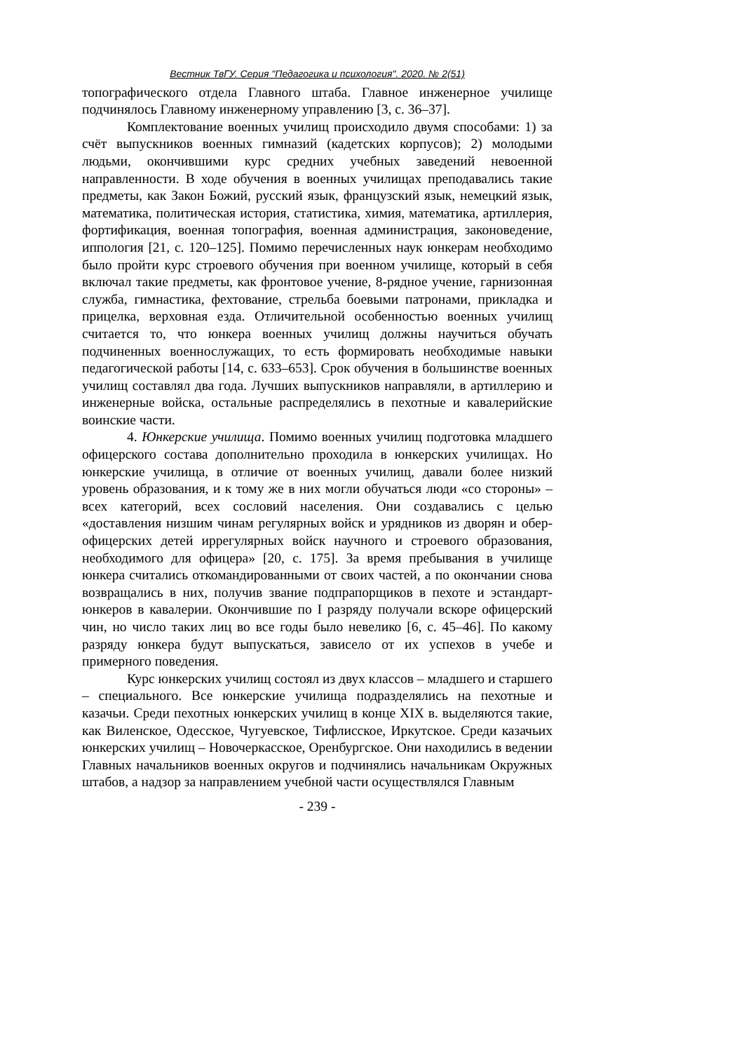Вестник ТвГУ. Серия "Педагогика и психология". 2020. № 2(51)
топографического отдела Главного штаба. Главное инженерное училище подчинялось Главному инженерному управлению [3, с. 36–37].
Комплектование военных училищ происходило двумя способами: 1) за счёт выпускников военных гимназий (кадетских корпусов); 2) молодыми людьми, окончившими курс средних учебных заведений невоенной направленности. В ходе обучения в военных училищах преподавались такие предметы, как Закон Божий, русский язык, французский язык, немецкий язык, математика, политическая история, статистика, химия, математика, артиллерия, фортификация, военная топография, военная администрация, законоведение, иппология [21, с. 120–125]. Помимо перечисленных наук юнкерам необходимо было пройти курс строевого обучения при военном училище, который в себя включал такие предметы, как фронтовое учение, 8-рядное учение, гарнизонная служба, гимнастика, фехтование, стрельба боевыми патронами, прикладка и прицелка, верховная езда. Отличительной особенностью военных училищ считается то, что юнкера военных училищ должны научиться обучать подчиненных военнослужащих, то есть формировать необходимые навыки педагогической работы [14, с. 633–653]. Срок обучения в большинстве военных училищ составлял два года. Лучших выпускников направляли, в артиллерию и инженерные войска, остальные распределялись в пехотные и кавалерийские воинские части.
4. Юнкерские училища. Помимо военных училищ подготовка младшего офицерского состава дополнительно проходила в юнкерских училищах. Но юнкерские училища, в отличие от военных училищ, давали более низкий уровень образования, и к тому же в них могли обучаться люди «со стороны» – всех категорий, всех сословий населения. Они создавались с целью «доставления низшим чинам регулярных войск и урядников из дворян и обер-офицерских детей иррегулярных войск научного и строевого образования, необходимого для офицера» [20, с. 175]. За время пребывания в училище юнкера считались откомандированными от своих частей, а по окончании снова возвращались в них, получив звание подпрапорщиков в пехоте и эстандарт-юнкеров в кавалерии. Окончившие по I разряду получали вскоре офицерский чин, но число таких лиц во все годы было невелико [6, с. 45–46]. По какому разряду юнкера будут выпускаться, зависело от их успехов в учебе и примерного поведения.
Курс юнкерских училищ состоял из двух классов – младшего и старшего – специального. Все юнкерские училища подразделялись на пехотные и казачьи. Среди пехотных юнкерских училищ в конце XIX в. выделяются такие, как Виленское, Одесское, Чугуевское, Тифлисское, Иркутское. Среди казачьих юнкерских училищ – Новочеркасское, Оренбургское. Они находились в ведении Главных начальников военных округов и подчинялись начальникам Окружных штабов, а надзор за направлением учебной части осуществлялся Главным
- 239 -